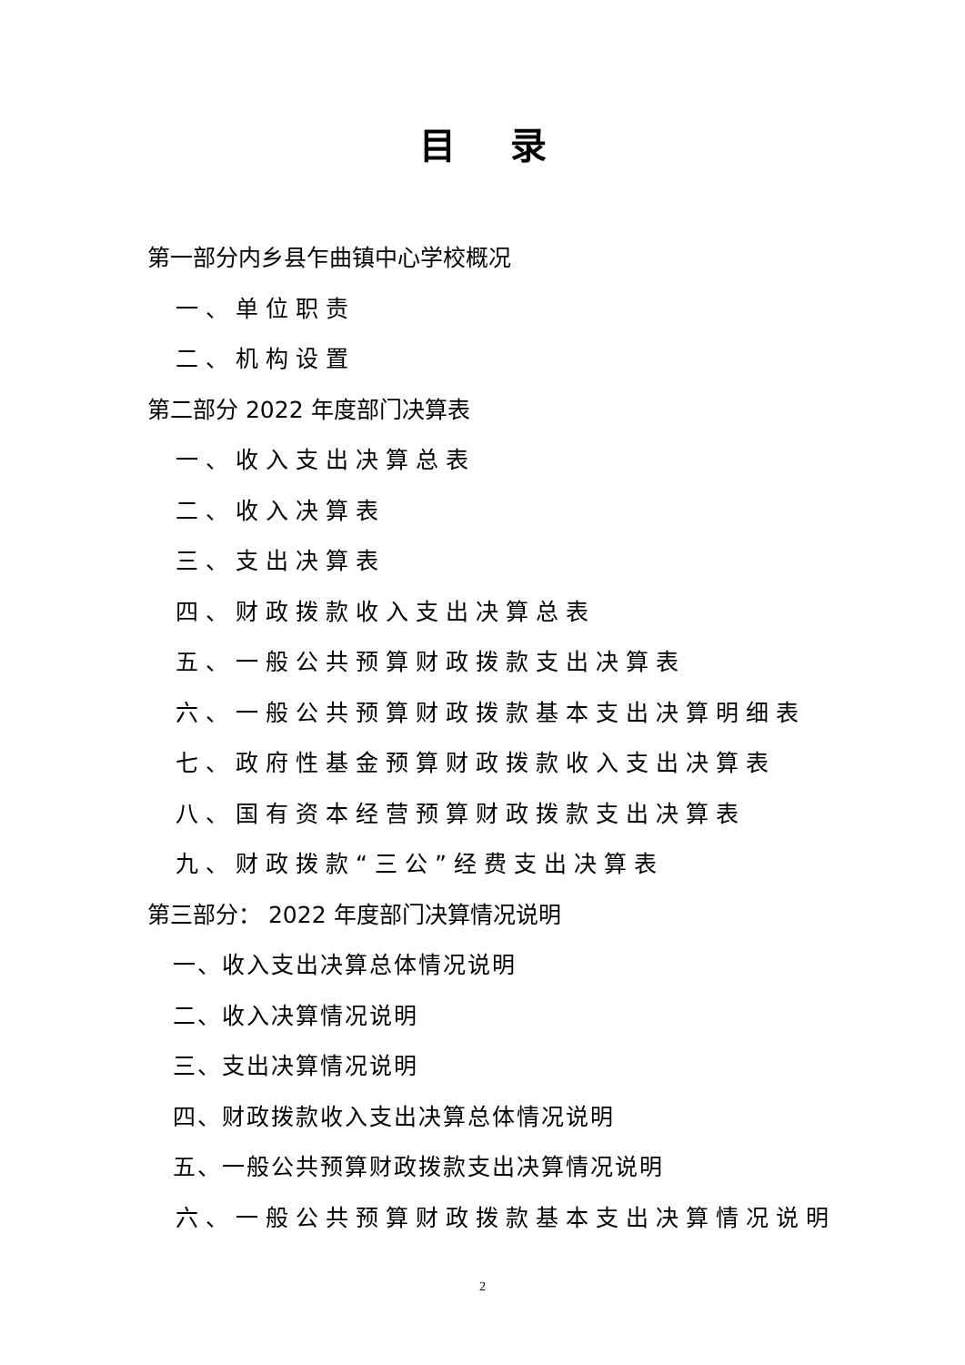目录
第一部分内乡县乍曲镇中心学校概况
一、单位职责
二、机构设置
第二部分 2022 年度部门决算表
一、收入支出决算总表
二、收入决算表
三、支出决算表
四、财政拨款收入支出决算总表
五、一般公共预算财政拨款支出决算表
六、一般公共预算财政拨款基本支出决算明细表
七、政府性基金预算财政拨款收入支出决算表
八、国有资本经营预算财政拨款支出决算表
九、财政拨款“三公”经费支出决算表
第三部分： 2022 年度部门决算情况说明
一、收入支出决算总体情况说明
二、收入决算情况说明
三、支出决算情况说明
四、财政拨款收入支出决算总体情况说明
五、一般公共预算财政拨款支出决算情况说明
六、一般公共预算财政拨款基本支出决算情况说明
2